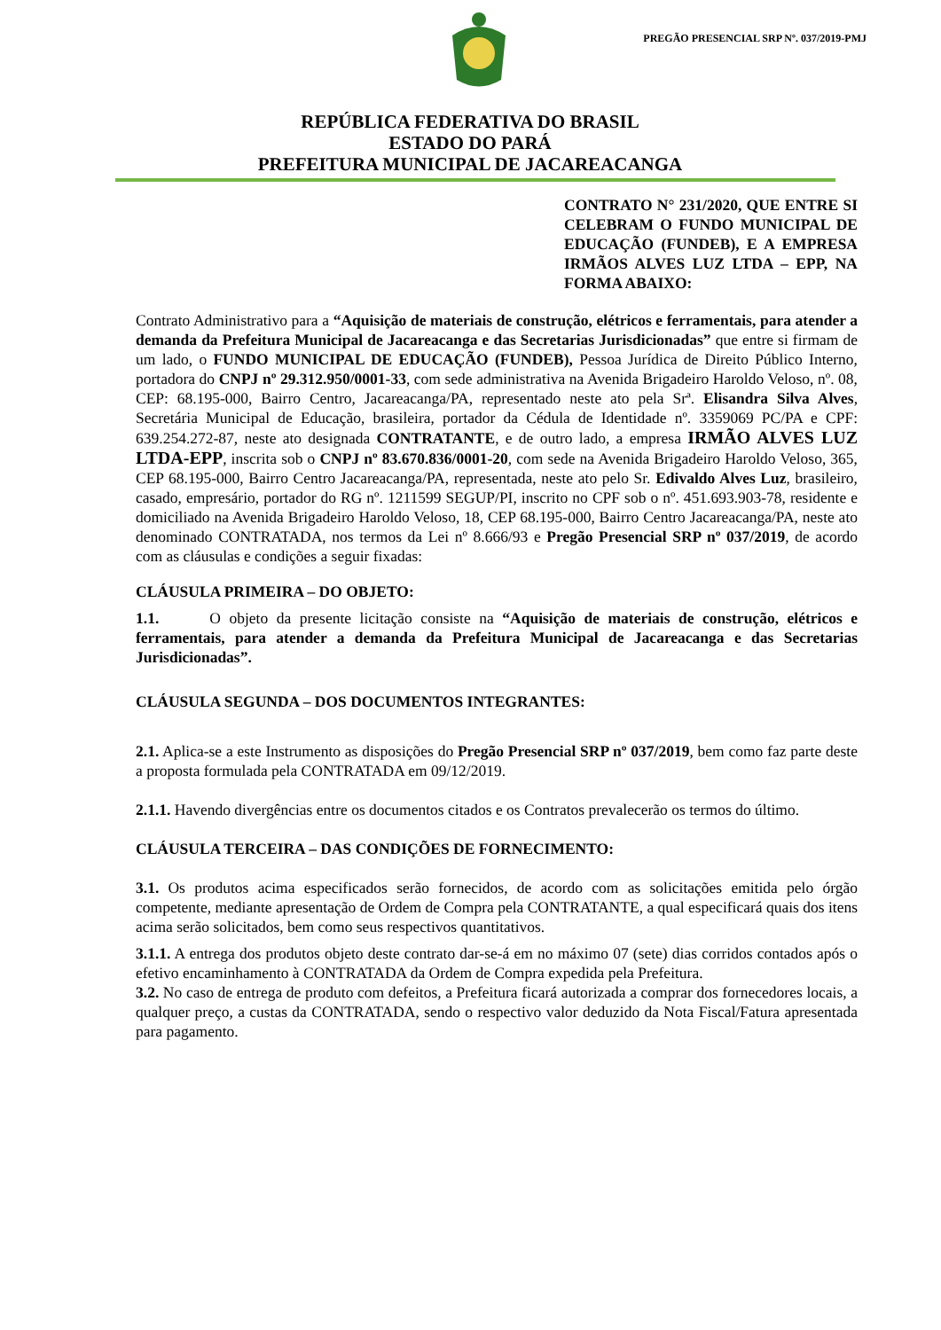PREGÃO PRESENCIAL SRP Nº. 037/2019-PMJ
REPÚBLICA FEDERATIVA DO BRASIL
ESTADO DO PARÁ
PREFEITURA MUNICIPAL DE JACAREACANGA
CONTRATO N° 231/2020, QUE ENTRE SI CELEBRAM O FUNDO MUNICIPAL DE EDUCAÇÃO (FUNDEB), E A EMPRESA IRMÃOS ALVES LUZ LTDA – EPP, NA FORMA ABAIXO:
Contrato Administrativo para a “Aquisição de materiais de construção, elétricos e ferramentais, para atender a demanda da Prefeitura Municipal de Jacareacanga e das Secretarias Jurisdicionadas” que entre si firmam de um lado, o FUNDO MUNICIPAL DE EDUCAÇÃO (FUNDEB), Pessoa Jurídica de Direito Público Interno, portadora do CNPJ nº 29.312.950/0001-33, com sede administrativa na Avenida Brigadeiro Haroldo Veloso, nº. 08, CEP: 68.195-000, Bairro Centro, Jacareacanga/PA, representado neste ato pela Srª. Elisandra Silva Alves, Secretária Municipal de Educação, brasileira, portador da Cédula de Identidade nº. 3359069 PC/PA e CPF: 639.254.272-87, neste ato designada CONTRATANTE, e de outro lado, a empresa IRMÃO ALVES LUZ LTDA-EPP, inscrita sob o CNPJ nº 83.670.836/0001-20, com sede na Avenida Brigadeiro Haroldo Veloso, 365, CEP 68.195-000, Bairro Centro Jacareacanga/PA, representada, neste ato pelo Sr. Edivaldo Alves Luz, brasileiro, casado, empresário, portador do RG nº. 1211599 SEGUP/PI, inscrito no CPF sob o nº. 451.693.903-78, residente e domiciliado na Avenida Brigadeiro Haroldo Veloso, 18, CEP 68.195-000, Bairro Centro Jacareacanga/PA, neste ato denominado CONTRATADA, nos termos da Lei nº 8.666/93 e Pregão Presencial SRP nº 037/2019, de acordo com as cláusulas e condições a seguir fixadas:
CLÁUSULA PRIMEIRA – DO OBJETO:
1.1. O objeto da presente licitação consiste na “Aquisição de materiais de construção, elétricos e ferramentais, para atender a demanda da Prefeitura Municipal de Jacareacanga e das Secretarias Jurisdicionadas”.
CLÁUSULA SEGUNDA – DOS DOCUMENTOS INTEGRANTES:
2.1. Aplica-se a este Instrumento as disposições do Pregão Presencial SRP nº 037/2019, bem como faz parte deste a proposta formulada pela CONTRATADA em 09/12/2019.
2.1.1. Havendo divergências entre os documentos citados e os Contratos prevalecerão os termos do último.
CLÁUSULA TERCEIRA – DAS CONDIÇÕES DE FORNECIMENTO:
3.1. Os produtos acima especificados serão fornecidos, de acordo com as solicitações emitida pelo órgão competente, mediante apresentação de Ordem de Compra pela CONTRATANTE, a qual especificará quais dos itens acima serão solicitados, bem como seus respectivos quantitativos.
3.1.1. A entrega dos produtos objeto deste contrato dar-se-á em no máximo 07 (sete) dias corridos contados após o efetivo encaminhamento à CONTRATADA da Ordem de Compra expedida pela Prefeitura.
3.2. No caso de entrega de produto com defeitos, a Prefeitura ficará autorizada a comprar dos fornecedores locais, a qualquer preço, a custas da CONTRATADA, sendo o respectivo valor deduzido da Nota Fiscal/Fatura apresentada para pagamento.